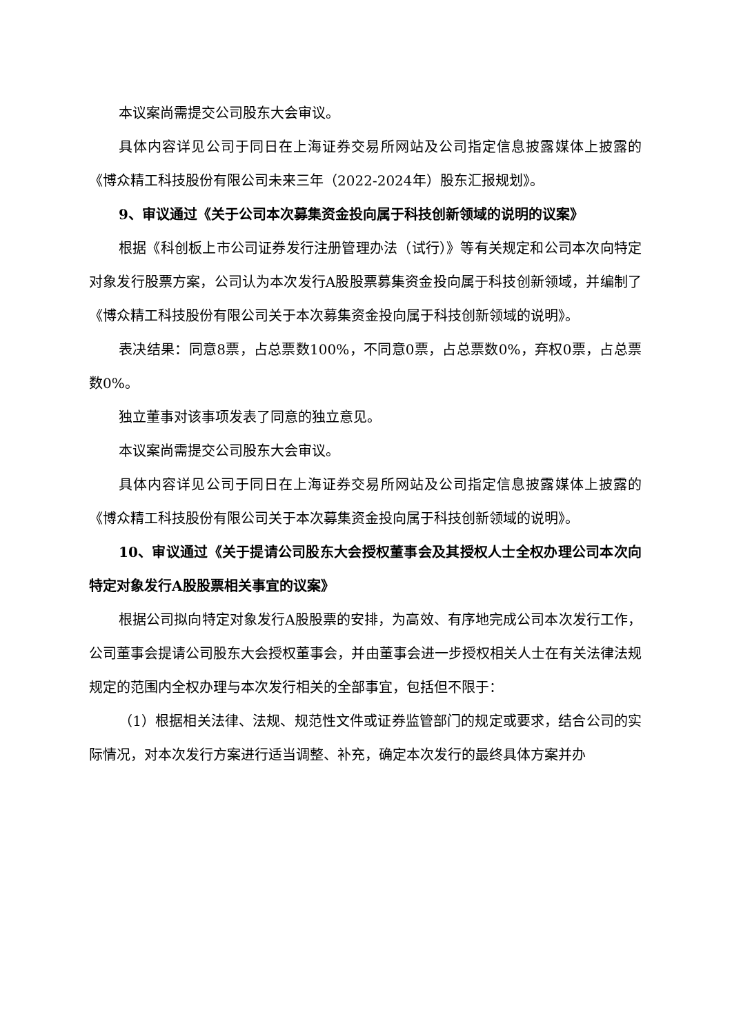本议案尚需提交公司股东大会审议。
具体内容详见公司于同日在上海证券交易所网站及公司指定信息披露媒体上披露的《博众精工科技股份有限公司未来三年（2022-2024年）股东汇报规划》。
9、审议通过《关于公司本次募集资金投向属于科技创新领域的说明的议案》
根据《科创板上市公司证券发行注册管理办法（试行）》等有关规定和公司本次向特定对象发行股票方案，公司认为本次发行A股股票募集资金投向属于科技创新领域，并编制了《博众精工科技股份有限公司关于本次募集资金投向属于科技创新领域的说明》。
表决结果：同意8票，占总票数100%，不同意0票，占总票数0%，弃权0票，占总票数0%。
独立董事对该事项发表了同意的独立意见。
本议案尚需提交公司股东大会审议。
具体内容详见公司于同日在上海证券交易所网站及公司指定信息披露媒体上披露的《博众精工科技股份有限公司关于本次募集资金投向属于科技创新领域的说明》。
10、审议通过《关于提请公司股东大会授权董事会及其授权人士全权办理公司本次向特定对象发行A股股票相关事宜的议案》
根据公司拟向特定对象发行A股股票的安排，为高效、有序地完成公司本次发行工作，公司董事会提请公司股东大会授权董事会，并由董事会进一步授权相关人士在有关法律法规规定的范围内全权办理与本次发行相关的全部事宜，包括但不限于：
（1）根据相关法律、法规、规范性文件或证券监管部门的规定或要求，结合公司的实际情况，对本次发行方案进行适当调整、补充，确定本次发行的最终具体方案并办